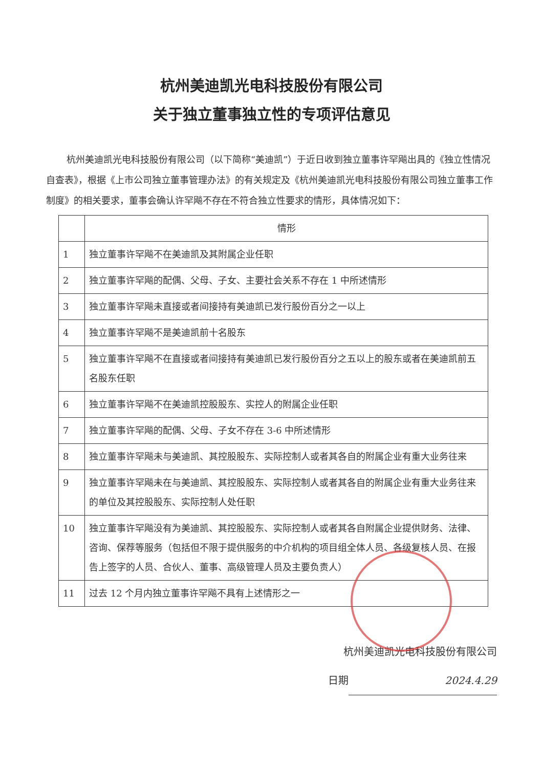杭州美迪凯光电科技股份有限公司
关于独立董事独立性的专项评估意见
杭州美迪凯光电科技股份有限公司（以下简称“美迪凯”）于近日收到独立董事许罕飚出具的《独立性情况自查表》，根据《上市公司独立董事管理办法》的有关规定及《杭州美迪凯光电科技股份有限公司独立董事工作制度》的相关要求，董事会确认许罕飚不存在不符合独立性要求的情形，具体情况如下：
| | 情形 |
| --- | --- |
| 1 | 独立董事许罕飚不在美迪凯及其附属企业任职 |
| 2 | 独立董事许罕飚的配偶、父母、子女、主要社会关系不存在 1 中所述情形 |
| 3 | 独立董事许罕飚未直接或者间接持有美迪凯已发行股份百分之一以上 |
| 4 | 独立董事许罕飚不是美迪凯前十名股东 |
| 5 | 独立董事许罕飚不在直接或者间接持有美迪凯已发行股份百分之五以上的股东或者在美迪凯前五名股东任职 |
| 6 | 独立董事许罕飚不在美迪凯控股股东、实控人的附属企业任职 |
| 7 | 独立董事许罕飚的配偶、父母、子女不存在 3-6 中所述情形 |
| 8 | 独立董事许罕飚未与美迪凯、其控股股东、实际控制人或者其各自的附属企业有重大业务往来 |
| 9 | 独立董事许罕飚未在与美迪凯、其控股股东、实际控制人或者其各自的附属企业有重大业务往来的单位及其控股股东、实际控制人处任职 |
| 10 | 独立董事许罕飚没有为美迪凯、其控股股东、实际控制人或者其各自附属企业提供财务、法律、咨询、保荐等服务（包括但不限于提供服务的中介机构的项目组全体人员、各级复核人员、在报告上签字的人员、合伙人、董事、高级管理人员及主要负责人） |
| 11 | 过去 12 个月内独立董事许罕飚不具有上述情形之一 |
杭州美迪凯光电科技股份有限公司
日期 2024.4.29